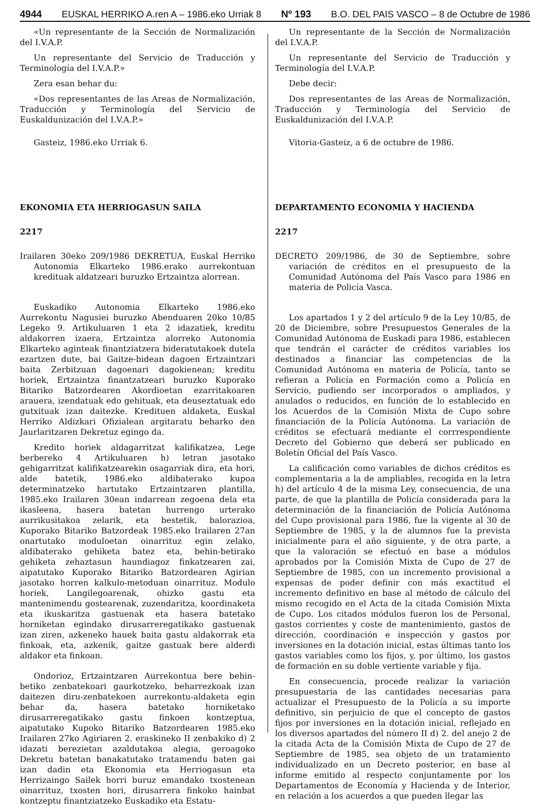4944 EUSKAL HERRIKO A.ren A – 1986.eko Urriak 8 Nº 193 B.O. DEL PAIS VASCO – 8 de Octubre de 1986
«Un representante de la Sección de Normalización del I.V.A.P.
Un representante del Servicio de Traducción y Terminología del I.V.A.P.»
Zera esan behar du:
«Dos representantes de las Areas de Normalización, Traducción y Terminología del Servicio de Euskaldunización del I.V.A.P.»
Gasteiz, 1986.eko Urriak 6.
EKONOMIA ETA HERRIOGASUN SAILA
2217
Irailaren 30eko 209/1986 DEKRETUA, Euskal Herriko Autonomia Elkarteko 1986.erako aurrekontuan kredituak aldatzeari buruzko Ertzaintza alorrean.
Euskadiko Autonomia Elkarteko 1986.eko Aurrekontu Nagusiei buruzko Abenduaren 20ko 10/85 Legeko 9. Artikuluaren 1 eta 2 idazatiek, kreditu aldakorren izaera, Ertzaintza alorreko Autonomia Elkarteko agintеak finantziatzera bideratutakoek dutela ezartzen dute, bai Gaitze-bidean dagoen Ertzaintzari baita Zerbitzuan dagoenari dagokienean; kreditu horiek, Ertzaintza finantzatzeari buruzko Kuporako Bitariko Batzordearen Akordioetan ezarritakoaren arauera, izendatuak edo gehituak, eta deuseztatuak edo gutxituak izan daitezke. Kredituen aldaketa, Euskal Herriko Aldizkari Ofizialean argitaratu beharko den Jaurlaritzaren Dekretuz egingo da.
Kredito horiek aldagarritzat kalifikatzea, Lege berbereko 4 Artikuluaren h) letran jasotako gehigarritzat kalifikatzearekin osagarriak dira, eta hori, alde batetik, 1986.eko aldibaterako kupoa determinatzeko hartutako Ertzaintzaren plantilla, 1985.eko Irailaren 30ean indarrean zegoena dela eta ikasleena, hasera batetan hurrengo urterako aurrikusitakoa zelarik, eta bestetik, balorazioa, Kuporako Bitariko Batzordeak 1985.eko Irailaren 27an onartutako moduloetan oinarrituz egin zelako, aldibaterako gehiketa batez eta, behin-betirako gehiketa zehaztasun haundiagoz finkatzearen zai, aipatutako Kuporako Bitariko Batzordearen Agirian jasotako horren kalkulo-metoduan oinarrituz. Modulo horiek, Langilegoarenak, ohizko gastu eta mantenimendu gostearenak, zuzendaritza, koordinaketa eta ikuskaritza gastuenak eta hasera batetako horniketan egindako dirusarreregatikako gastuenak izan ziren, azkeneko hauek baita gastu aldakorrak eta finkoak, eta, azkenik, gaitze gastuak bere alderdi aldakor eta finkoan.
Ondorioz, Ertzaintzaren Aurrekontua bere behin-betiko zenbatekoari gaurkotzeko, beharrezkoak izan daitezen diru-zenbatekoen aurrekontu-aldaketa egin behar da, hasera batetako horniketako dirusarreregatikako gastu finkoen kontzeptua, aipatutako Kupoko Bitariko Batzordearen 1985.eko Irailaren 27ko Agiriaren 2. eraskineko II zenbakiko d) 2 idazati berezietan azaldutakoa alegia, geroagoko Dekretu batetan banakatutako tratamendu baten gai izan dadin eta Ekonomia eta Herriogasun eta Herrizaingo Sailek horri buruz emandako txostenean oinarrituz, txosten hori, dirusarrera finkoko hainbat kontzeptu finantziatzeko Euskadiko eta Estatu-
Un representante de la Sección de Normalización del I.V.A.P.
Un representante del Servicio de Traducción y Terminología del I.V.A.P.
Debe decir:
Dos representantes de las Areas de Normalización, Traducción y Terminología del Servicio de Euskaldunización del I.V.A.P.
Vitoria-Gasteiz, a 6 de octubre de 1986.
DEPARTAMENTO ECONOMIA Y HACIENDA
2217
DECRETO 209/1986, de 30 de Septiembre, sobre variación de créditos en el presupuesto de la Comunidad Autónoma del País Vasco para 1986 en materia de Policía Vasca.
Los apartados 1 y 2 del artículo 9 de la Ley 10/85, de 20 de Diciembre, sobre Presupuestos Generales de la Comunidad Autónoma de Euskadi para 1986, establecen que tendrán el carácter de créditos variables los destinados a financiar las competencias de la Comunidad Autónoma en materia de Policía, tanto se refieran a Policía en Formación como a Policía en Servicio, pudiendo ser incorporados o ampliados, y anulados o reducidos, en función de lo establecido en los Acuerdos de la Comisión Mixta de Cupo sobre financiación de la Policía Autónoma. La variación de créditos se efectuará mediante el corrrespondiente Decreto del Gobierno que deberá ser publicado en Boletín Oficial del País Vasco.
La calificación como variables de dichos créditos es complementaria a la de ampliables, recogida en la letra h) del artículo 4 de la misma Ley, consecuencia, de una parte, de que la plantilla de Policía considerada para la determinación de la financiación de Policía Autónoma del Cupo provisional para 1986, fue la vigente al 30 de Septiembre de 1985, y la de alumnos fue la prevista inicialmente para el año siguiente, y de otra parte, a que la valoración se efectuó en base a módulos aprobados por la Comisión Mixta de Cupo de 27 de Septiembre de 1985, con un incremento provisional a expensas de poder definir con más exactitud el incremento definitivo en base al método de cálculo del mismo recogido en el Acta de la citada Comisión Mixta de Cupo. Los citados módulos fueron los de Personal, gastos corrientes y coste de mantenimiento, gastos de dirección, coordinación e inspección y gastos por inversiones en la dotación inicial, estas últimas tanto los gastos variables como los fijos, y, por último, los gastos de formación en su doble vertiente variable y fija.
En consecuencia, procede realizar la variación presupuestaria de las cantidades necesarias para actualizar el Presupuesto de la Policía a su importe definitivo, sin perjuicio de que el concepto de gastos fijos por inversiones en la dotación inicial, reflejado en los diversos apartados del número II d) 2. del anejo 2 de la citada Acta de la Comisión Mixta de Cupo de 27 de Septiembre de 1985, sea objeto de un tratamiento individualizado en un Decreto posterior, en base al informe emitido al respecto conjuntamente por los Departamentos de Economía y Hacienda y de Interior, en relación a los acuerdos a que pueden llegar las